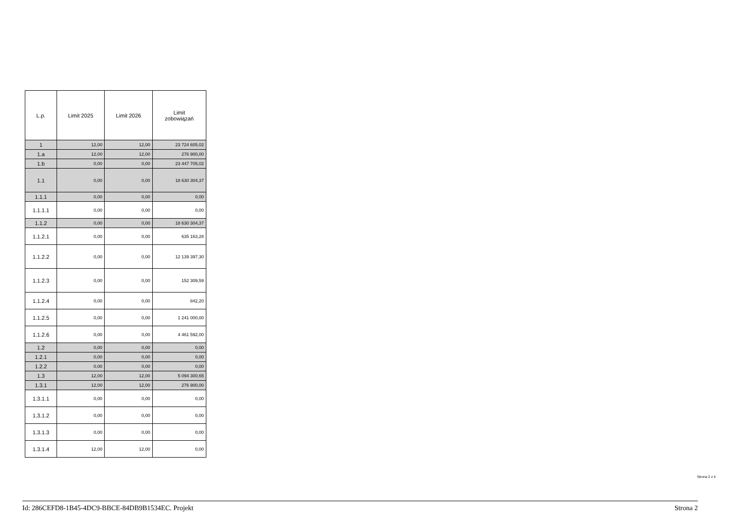| L.p. | Limit 2025 | Limit 2026 | Limit zobowiązań |
| --- | --- | --- | --- |
| 1 | 12,00 | 12,00 | 23 724 605,02 |
| 1.a | 12,00 | 12,00 | 276 900,00 |
| 1.b | 0,00 | 0,00 | 23 447 705,02 |
| 1.1 | 0,00 | 0,00 | 18 630 304,37 |
| 1.1.1 | 0,00 | 0,00 | 0,00 |
| 1.1.1.1 | 0,00 | 0,00 | 0,00 |
| 1.1.2 | 0,00 | 0,00 | 18 630 304,37 |
| 1.1.2.1 | 0,00 | 0,00 | 635 163,28 |
| 1.1.2.2 | 0,00 | 0,00 | 12 139 397,30 |
| 1.1.2.3 | 0,00 | 0,00 | 152 309,59 |
| 1.1.2.4 | 0,00 | 0,00 | 842,20 |
| 1.1.2.5 | 0,00 | 0,00 | 1 241 000,00 |
| 1.1.2.6 | 0,00 | 0,00 | 4 461 592,00 |
| 1.2 | 0,00 | 0,00 | 0,00 |
| 1.2.1 | 0,00 | 0,00 | 0,00 |
| 1.2.2 | 0,00 | 0,00 | 0,00 |
| 1.3 | 12,00 | 12,00 | 5 094 300,65 |
| 1.3.1 | 12,00 | 12,00 | 276 900,00 |
| 1.3.1.1 | 0,00 | 0,00 | 0,00 |
| 1.3.1.2 | 0,00 | 0,00 | 0,00 |
| 1.3.1.3 | 0,00 | 0,00 | 0,00 |
| 1.3.1.4 | 12,00 | 12,00 | 0,00 |
Strona 2 z 4
Id: 286CEFD8-1B45-4DC9-BBCE-84DB9B1534EC. Projekt Strona 2